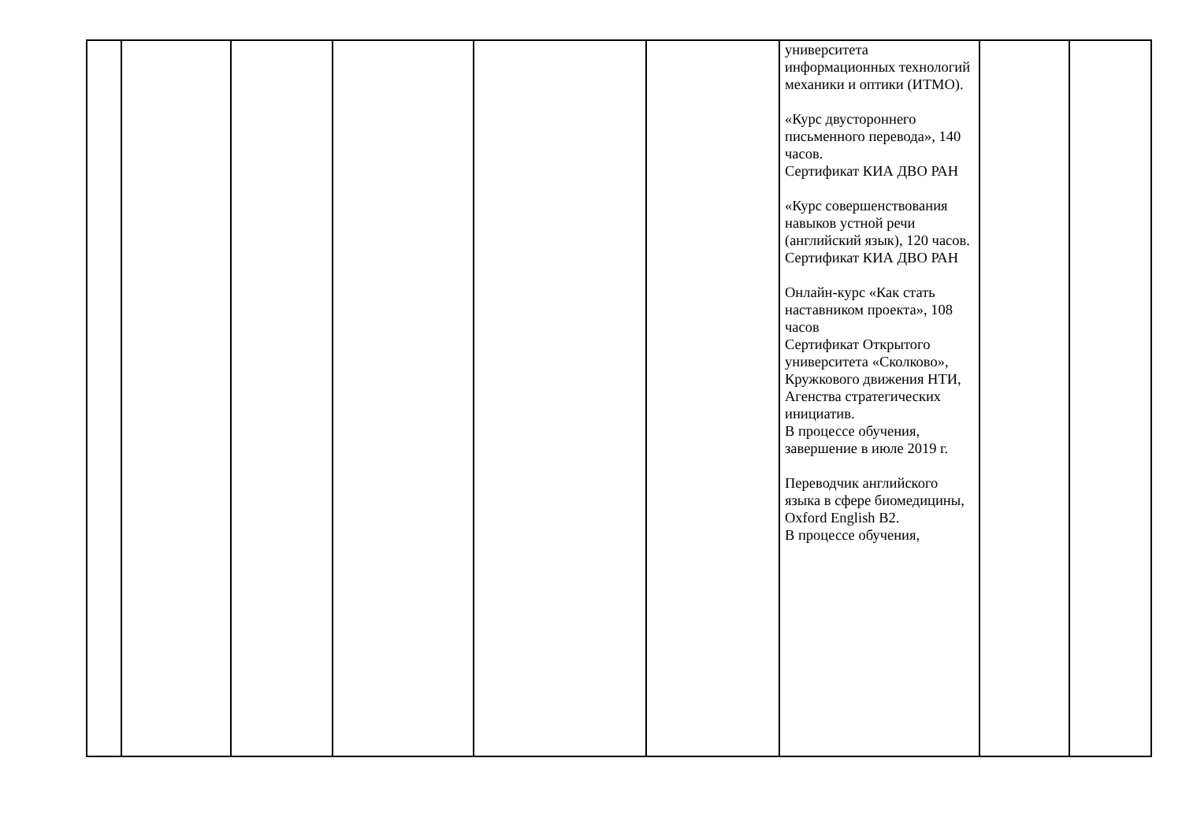| | | | | | | университета информационных технологий механики и оптики (ИТМО). «Курс двустороннего письменного перевода», 140 часов. Сертификат КИА ДВО РАН «Курс совершенствования навыков устной речи (английский язык), 120 часов. Сертификат КИА ДВО РАН Онлайн-курс «Как стать наставником проекта», 108 часов Сертификат Открытого университета «Сколково», Кружкового движения НТИ, Агенства стратегических инициатив. В процессе обучения, завершение в июле 2019 г. Переводчик английского языка в сфере биомедицины, Oxford English B2. В процессе обучения, | | |